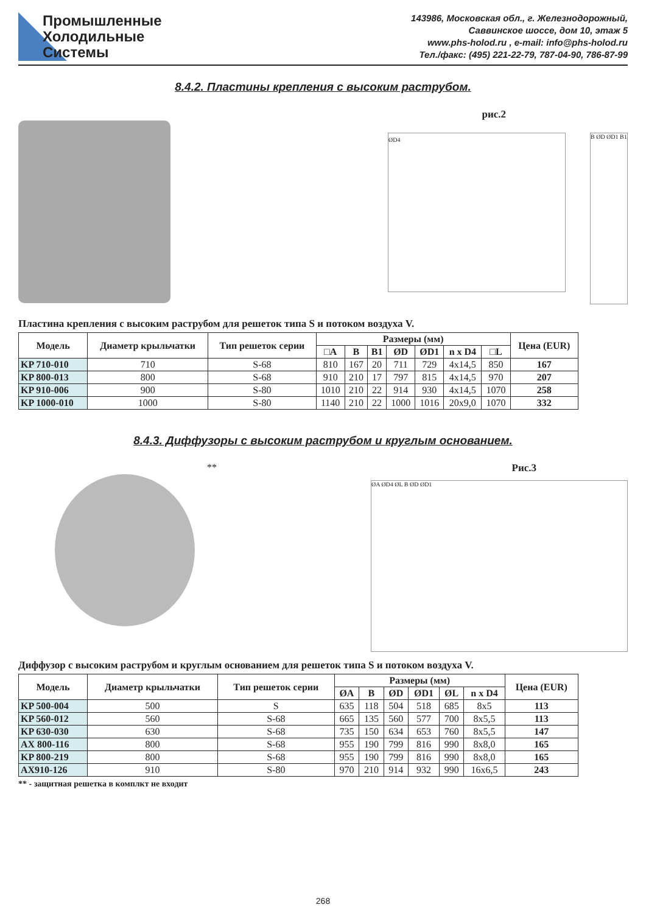Промышленные
Холодильные
Системы
143986, Московская обл., г. Железнодорожный,
Саввинское шоссе, дом 10, этаж 5
www.phs-holod.ru , e-mail: info@phs-holod.ru
Тел./факс: (495) 221-22-79, 787-04-90, 786-87-99
8.4.2. Пластины крепления с высоким раструбом.
рис.2
ØD4
B ØD ØD1 B1
Пластина крепления с высоким раструбом для решеток типа S и потоком воздуха V.
| Модель | Диаметр крыльчатки | Тип решеток серии | Размеры (мм) | | | | | | | Цена (EUR) |
| --- | --- | --- | --- | --- | --- | --- | --- | --- | --- | --- |
| | | | □A | B | B1 | ØD | ØD1 | n x D4 | □L | |
| KP 710-010 | 710 | S-68 | 810 | 167 | 20 | 711 | 729 | 4x14,5 | 850 | 167 |
| KP 800-013 | 800 | S-68 | 910 | 210 | 17 | 797 | 815 | 4x14,5 | 970 | 207 |
| KP 910-006 | 900 | S-80 | 1010 | 210 | 22 | 914 | 930 | 4x14,5 | 1070 | 258 |
| KP 1000-010 | 1000 | S-80 | 1140 | 210 | 22 | 1000 | 1016 | 20x9,0 | 1070 | 332 |
8.4.3. Диффузоры с высоким раструбом и круглым основанием.
** Рис.3
ØA ØD4 ØL B ØD ØD1
Диффузор с высоким раструбом и круглым основанием для решеток типа S и потоком воздуха V.
| Модель | Диаметр крыльчатки | Тип решеток серии | Размеры (мм) | | | | | | Цена (EUR) |
| --- | --- | --- | --- | --- | --- | --- | --- | --- | --- |
| | | | ØA | B | ØD | ØD1 | ØL | n x D4 | |
| KP 500-004 | 500 | S | 635 | 118 | 504 | 518 | 685 | 8x5 | 113 |
| KP 560-012 | 560 | S-68 | 665 | 135 | 560 | 577 | 700 | 8x5,5 | 113 |
| KP 630-030 | 630 | S-68 | 735 | 150 | 634 | 653 | 760 | 8x5,5 | 147 |
| AX 800-116 | 800 | S-68 | 955 | 190 | 799 | 816 | 990 | 8x8,0 | 165 |
| KP 800-219 | 800 | S-68 | 955 | 190 | 799 | 816 | 990 | 8x8,0 | 165 |
| AX910-126 | 910 | S-80 | 970 | 210 | 914 | 932 | 990 | 16x6,5 | 243 |
** - защитная решетка в комплкт не входит
268